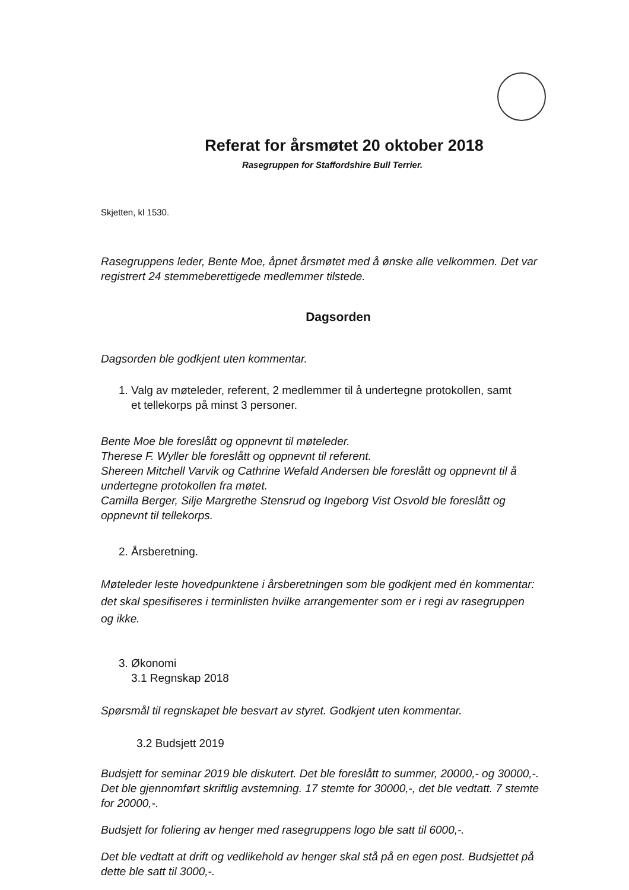Referat for årsmøtet 20 oktober 2018
Rasegruppen for Staffordshire Bull Terrier.
Skjetten, kl 1530.
Rasegruppens leder, Bente Moe, åpnet årsmøtet med å ønske alle velkommen. Det var registrert 24 stemmeberettigede medlemmer tilstede.
Dagsorden
Dagsorden ble godkjent uten kommentar.
1. Valg av møteleder, referent, 2 medlemmer til å undertegne protokollen, samt
et tellekorps på minst 3 personer.
Bente Moe ble foreslått og oppnevnt til møteleder.
Therese F. Wyller ble foreslått og oppnevnt til referent.
Shereen Mitchell Varvik og Cathrine Wefald Andersen ble foreslått og oppnevnt til å undertegne protokollen fra møtet.
Camilla Berger, Silje Margrethe Stensrud og Ingeborg Vist Osvold ble foreslått og oppnevnt til tellekorps.
2. Årsberetning.
Møteleder leste hovedpunktene i årsberetningen som ble godkjent med én kommentar: det skal spesifiseres i terminlisten hvilke arrangementer som er i regi av rasegruppen og ikke.
3. Økonomi
3.1 Regnskap 2018
Spørsmål til regnskapet ble besvart av styret. Godkjent uten kommentar.
3.2 Budsjett 2019
Budsjett for seminar 2019 ble diskutert. Det ble foreslått to summer, 20000,- og 30000,-. Det ble gjennomført skriftlig avstemning. 17 stemte for 30000,-, det ble vedtatt. 7 stemte for 20000,-.
Budsjett for foliering av henger med rasegruppens logo ble satt til 6000,-.
Det ble vedtatt at drift og vedlikehold av henger skal stå på en egen post. Budsjettet på dette ble satt til 3000,-.